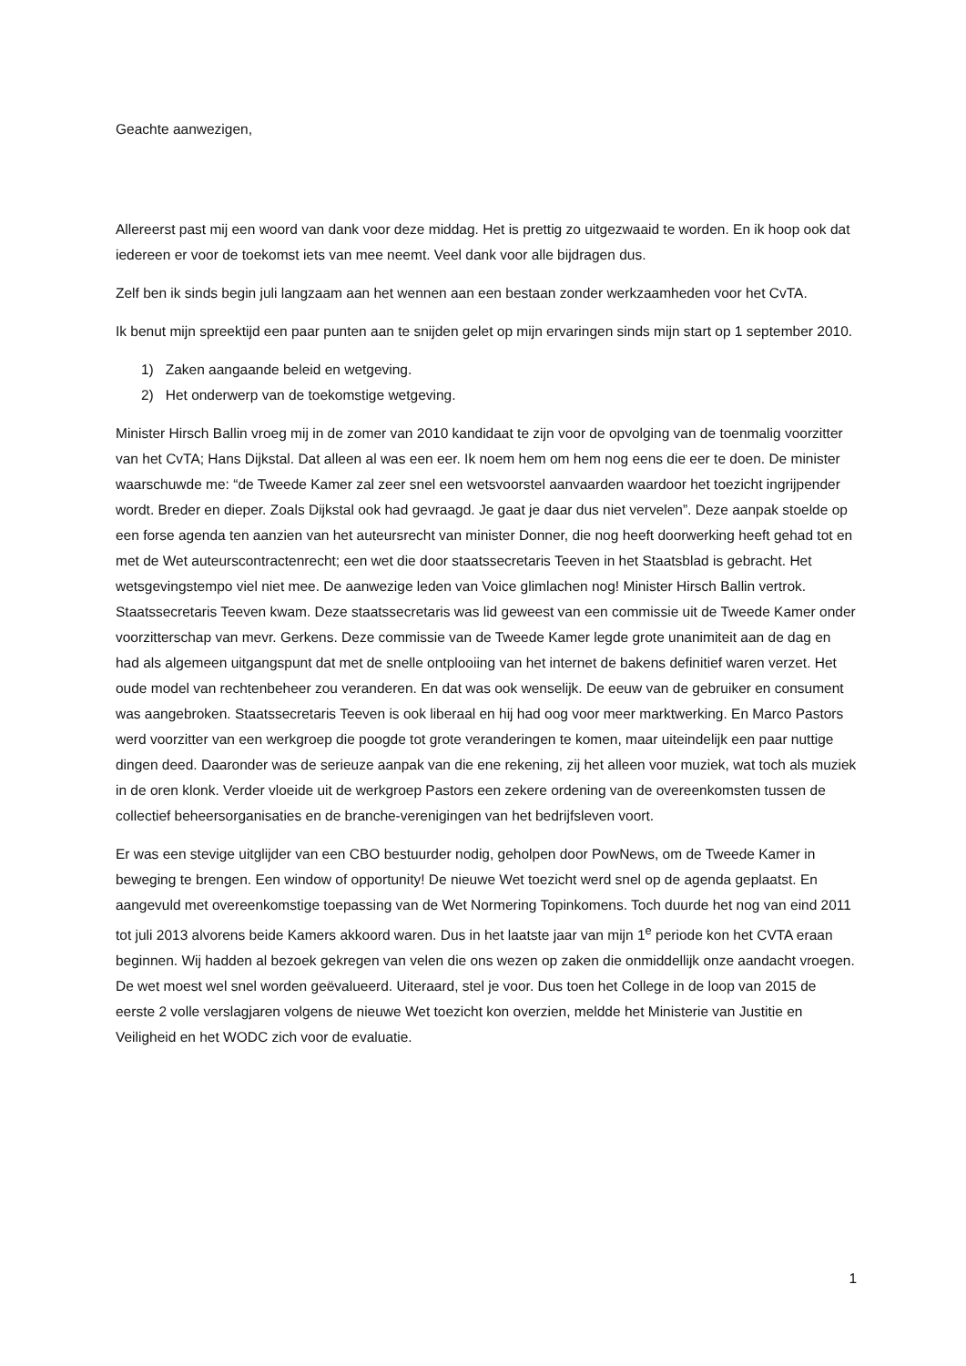Geachte aanwezigen,
Allereerst past mij een woord van dank voor deze middag. Het is prettig zo uitgezwaaid te worden. En ik hoop ook dat iedereen er voor de toekomst iets van mee neemt. Veel dank voor alle bijdragen dus.
Zelf ben ik sinds begin juli langzaam aan het wennen aan een bestaan zonder werkzaamheden voor het CvTA.
Ik benut mijn spreektijd een paar punten aan te snijden gelet op mijn ervaringen sinds mijn start op 1 september 2010.
1) Zaken aangaande beleid en wetgeving.
2) Het onderwerp van de toekomstige wetgeving.
Minister Hirsch Ballin vroeg mij in de zomer van 2010 kandidaat te zijn voor de opvolging van de toenmalig voorzitter van het CvTA; Hans Dijkstal. Dat alleen al was een eer. Ik noem hem om hem nog eens die eer te doen. De minister waarschuwde me: “de Tweede Kamer zal zeer snel een wetsvoorstel aanvaarden waardoor het toezicht ingrijpender wordt. Breder en dieper. Zoals Dijkstal ook had gevraagd. Je gaat je daar dus niet vervelen”. Deze aanpak stoelde op een forse agenda ten aanzien van het auteursrecht van minister Donner, die nog heeft doorwerking heeft gehad tot en met de Wet auteurscontractenrecht; een wet die door staatssecretaris Teeven in het Staatsblad is gebracht. Het wetsgevingstempo viel niet mee. De aanwezige leden van Voice glimlachen nog! Minister Hirsch Ballin vertrok. Staatssecretaris Teeven kwam. Deze staatssecretaris was lid geweest van een commissie uit de Tweede Kamer onder voorzitterschap van mevr. Gerkens. Deze commissie van de Tweede Kamer legde grote unanimiteit aan de dag en had als algemeen uitgangspunt dat met de snelle ontplooiing van het internet de bakens definitief waren verzet. Het oude model van rechtenbeheer zou veranderen. En dat was ook wenselijk. De eeuw van de gebruiker en consument was aangebroken. Staatssecretaris Teeven is ook liberaal en hij had oog voor meer marktwerking. En Marco Pastors werd voorzitter van een werkgroep die poogde tot grote veranderingen te komen, maar uiteindelijk een paar nuttige dingen deed. Daaronder was de serieuze aanpak van die ene rekening, zij het alleen voor muziek, wat toch als muziek in de oren klonk. Verder vloeide uit de werkgroep Pastors een zekere ordening van de overeenkomsten tussen de collectief beheersorganisaties en de branche-verenigingen van het bedrijfsleven voort.
Er was een stevige uitglijder van een CBO bestuurder nodig, geholpen door PowNews, om de Tweede Kamer in beweging te brengen. Een window of opportunity! De nieuwe Wet toezicht werd snel op de agenda geplaatst. En aangevuld met overeenkomstige toepassing van de Wet Normering Topinkomens. Toch duurde het nog van eind 2011 tot juli 2013 alvorens beide Kamers akkoord waren. Dus in het laatste jaar van mijn 1<sup>e</sup> periode kon het CVTA eraan beginnen. Wij hadden al bezoek gekregen van velen die ons wezen op zaken die onmiddellijk onze aandacht vroegen. De wet moest wel snel worden geëvalueerd. Uiteraard, stel je voor. Dus toen het College in de loop van 2015 de eerste 2 volle verslagjaren volgens de nieuwe Wet toezicht kon overzien, meldde het Ministerie van Justitie en Veiligheid en het WODC zich voor de evaluatie.
1